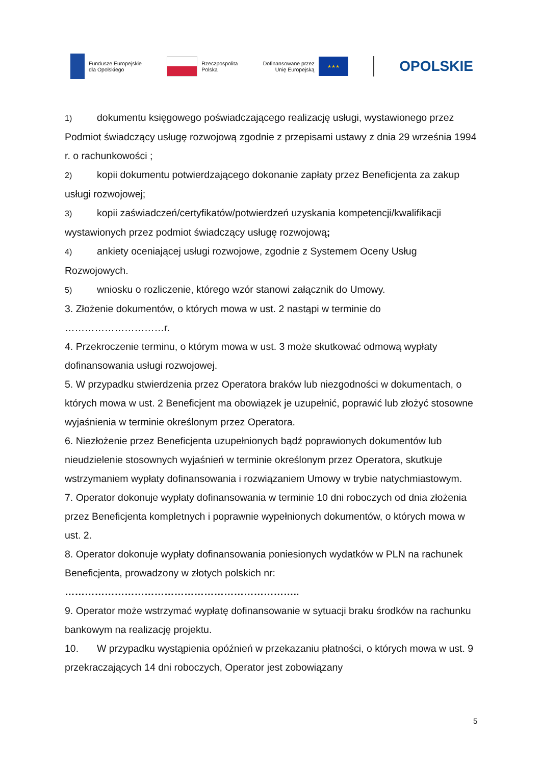Fundusze Europejskie
dla Opolskiego
Rzeczpospolita
Polska
Dofinansowane przez
Unię Europejską
★★★
OPOLSKIE
1) dokumentu księgowego poświadczającego realizację usługi, wystawionego przez Podmiot świadczący usługę rozwojową zgodnie z przepisami ustawy z dnia 29 września 1994 r. o rachunkowości ;
2) kopii dokumentu potwierdzającego dokonanie zapłaty przez Beneficjenta za zakup usługi rozwojowej;
3) kopii zaświadczeń/certyfikatów/potwierdzeń uzyskania kompetencji/kwalifikacji wystawionych przez podmiot świadczący usługę rozwojową;
4) ankiety oceniającej usługi rozwojowe, zgodnie z Systemem Oceny Usług Rozwojowych.
5) wniosku o rozliczenie, którego wzór stanowi załącznik do Umowy.
3. Złożenie dokumentów, o których mowa w ust. 2 nastąpi w terminie do …………………………r.
4. Przekroczenie terminu, o którym mowa w ust. 3 może skutkować odmową wypłaty dofinansowania usługi rozwojowej.
5. W przypadku stwierdzenia przez Operatora braków lub niezgodności w dokumentach, o których mowa w ust. 2 Beneficjent ma obowiązek je uzupełnić, poprawić lub złożyć stosowne wyjaśnienia w terminie określonym przez Operatora.
6. Niezłożenie przez Beneficjenta uzupełnionych bądź poprawionych dokumentów lub nieudzielenie stosownych wyjaśnień w terminie określonym przez Operatora, skutkuje wstrzymaniem wypłaty dofinansowania i rozwiązaniem Umowy w trybie natychmiastowym.
7. Operator dokonuje wypłaty dofinansowania w terminie 10 dni roboczych od dnia złożenia przez Beneficjenta kompletnych i poprawnie wypełnionych dokumentów, o których mowa w ust. 2.
8. Operator dokonuje wypłaty dofinansowania poniesionych wydatków w PLN na rachunek Beneficjenta, prowadzony w złotych polskich nr:
……………………………………………………………..
9. Operator może wstrzymać wypłatę dofinansowanie w sytuacji braku środków na rachunku bankowym na realizację projektu.
10. W przypadku wystąpienia opóźnień w przekazaniu płatności, o których mowa w ust. 9 przekraczających 14 dni roboczych, Operator jest zobowiązany
5